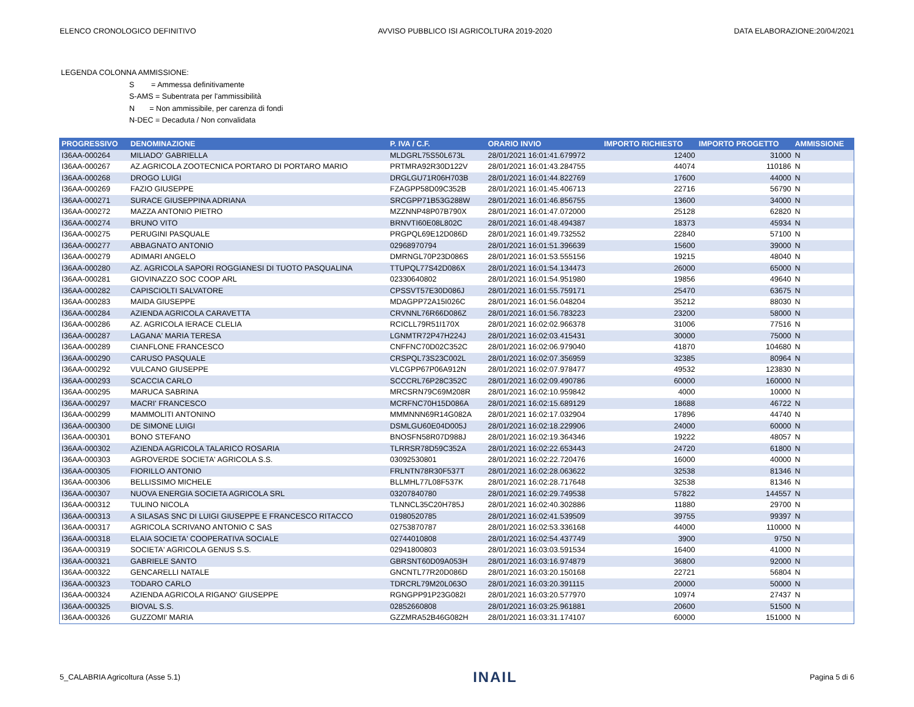ELENCO CRONOLOGICO DEFINITIVO AVVISO PUBBLICO ISI AGRICOLTURA 2019-2020 DATA ELABORAZIONE:20/04/2021
LEGENDA COLONNA AMMISSIONE:
S = Ammessa definitivamente
S-AMS = Subentrata per l'ammissibilità
N = Non ammissibile, per carenza di fondi
N-DEC = Decaduta / Non convalidata
| PROGRESSIVO | DENOMINAZIONE | P. IVA / C.F. | ORARIO INVIO | IMPORTO RICHIESTO | IMPORTO PROGETTO | AMMISSIONE |
| --- | --- | --- | --- | --- | --- | --- |
| I36AA-000264 | MILIADO' GABRIELLA | MLDGRL75S50L673L | 28/01/2021 16:01:41.679972 | 12400 | 31000 | N |
| I36AA-000267 | AZ.AGRICOLA ZOOTECNICA PORTARO DI PORTARO MARIO | PRTMRA92R30D122V | 28/01/2021 16:01:43.284755 | 44074 | 110186 | N |
| I36AA-000268 | DROGO LUIGI | DRGLGU71R06H703B | 28/01/2021 16:01:44.822769 | 17600 | 44000 | N |
| I36AA-000269 | FAZIO GIUSEPPE | FZAGPP58D09C352B | 28/01/2021 16:01:45.406713 | 22716 | 56790 | N |
| I36AA-000271 | SURACE GIUSEPPINA ADRIANA | SRCGPP71B53G288W | 28/01/2021 16:01:46.856755 | 13600 | 34000 | N |
| I36AA-000272 | MAZZA ANTONIO PIETRO | MZZNNP48P07B790X | 28/01/2021 16:01:47.072000 | 25128 | 62820 | N |
| I36AA-000274 | BRUNO VITO | BRNVTI60E08L802C | 28/01/2021 16:01:48.494387 | 18373 | 45934 | N |
| I36AA-000275 | PERUGINI PASQUALE | PRGPQL69E12D086D | 28/01/2021 16:01:49.732552 | 22840 | 57100 | N |
| I36AA-000277 | ABBAGNATO ANTONIO | 02968970794 | 28/01/2021 16:01:51.396639 | 15600 | 39000 | N |
| I36AA-000279 | ADIMARI ANGELO | DMRNGL70P23D086S | 28/01/2021 16:01:53.555156 | 19215 | 48040 | N |
| I36AA-000280 | AZ. AGRICOLA SAPORI ROGGIANESI DI TUOTO PASQUALINA | TTUPQL77S42D086X | 28/01/2021 16:01:54.134473 | 26000 | 65000 | N |
| I36AA-000281 | GIOVINAZZO SOC COOP ARL | 02330640802 | 28/01/2021 16:01:54.951980 | 19856 | 49640 | N |
| I36AA-000282 | CAPISCIOLTI SALVATORE | CPSSVT57E30D086J | 28/01/2021 16:01:55.759171 | 25470 | 63675 | N |
| I36AA-000283 | MAIDA GIUSEPPE | MDAGPP72A15I026C | 28/01/2021 16:01:56.048204 | 35212 | 88030 | N |
| I36AA-000284 | AZIENDA AGRICOLA CARAVETTA | CRVNNL76R66D086Z | 28/01/2021 16:01:56.783223 | 23200 | 58000 | N |
| I36AA-000286 | AZ. AGRICOLA IERACE CLELIA | RCICLL79R51I170X | 28/01/2021 16:02:02.966378 | 31006 | 77516 | N |
| I36AA-000287 | LAGANA' MARIA TERESA | LGNMTR72P47H224J | 28/01/2021 16:02:03.415431 | 30000 | 75000 | N |
| I36AA-000289 | CIANFLONE FRANCESCO | CNFFNC70D02C352C | 28/01/2021 16:02:06.979040 | 41870 | 104680 | N |
| I36AA-000290 | CARUSO PASQUALE | CRSPQL73S23C002L | 28/01/2021 16:02:07.356959 | 32385 | 80964 | N |
| I36AA-000292 | VULCANO GIUSEPPE | VLCGPP67P06A912N | 28/01/2021 16:02:07.978477 | 49532 | 123830 | N |
| I36AA-000293 | SCACCIA CARLO | SCCCRL76P28C352C | 28/01/2021 16:02:09.490786 | 60000 | 160000 | N |
| I36AA-000295 | MARUCA SABRINA | MRCSRN79C69M208R | 28/01/2021 16:02:10.959842 | 4000 | 10000 | N |
| I36AA-000297 | MACRI' FRANCESCO | MCRFNC70H15D086A | 28/01/2021 16:02:15.689129 | 18688 | 46722 | N |
| I36AA-000299 | MAMMOLITI ANTONINO | MMMNNN69R14G082A | 28/01/2021 16:02:17.032904 | 17896 | 44740 | N |
| I36AA-000300 | DE SIMONE LUIGI | DSMLGU60E04D005J | 28/01/2021 16:02:18.229906 | 24000 | 60000 | N |
| I36AA-000301 | BONO STEFANO | BNOSFN58R07D988J | 28/01/2021 16:02:19.364346 | 19222 | 48057 | N |
| I36AA-000302 | AZIENDA AGRICOLA TALARICO ROSARIA | TLRRSR78D59C352A | 28/01/2021 16:02:22.653443 | 24720 | 61800 | N |
| I36AA-000303 | AGROVERDE SOCIETA' AGRICOLA S.S. | 03092530801 | 28/01/2021 16:02:22.720476 | 16000 | 40000 | N |
| I36AA-000305 | FIORILLO ANTONIO | FRLNTN78R30F537T | 28/01/2021 16:02:28.063622 | 32538 | 81346 | N |
| I36AA-000306 | BELLISSIMO MICHELE | BLLMHL77L08F537K | 28/01/2021 16:02:28.717648 | 32538 | 81346 | N |
| I36AA-000307 | NUOVA ENERGIA SOCIETA AGRICOLA SRL | 03207840780 | 28/01/2021 16:02:29.749538 | 57822 | 144557 | N |
| I36AA-000312 | TULINO NICOLA | TLNNCL35C20H785J | 28/01/2021 16:02:40.302886 | 11880 | 29700 | N |
| I36AA-000313 | A SILASAS SNC DI LUIGI GIUSEPPE E FRANCESCO RITACCO | 01980520785 | 28/01/2021 16:02:41.539509 | 39755 | 99397 | N |
| I36AA-000317 | AGRICOLA SCRIVANO ANTONIO C SAS | 02753870787 | 28/01/2021 16:02:53.336168 | 44000 | 110000 | N |
| I36AA-000318 | ELAIA SOCIETA' COOPERATIVA SOCIALE | 02744010808 | 28/01/2021 16:02:54.437749 | 3900 | 9750 | N |
| I36AA-000319 | SOCIETA' AGRICOLA GENUS S.S. | 02941800803 | 28/01/2021 16:03:03.591534 | 16400 | 41000 | N |
| I36AA-000321 | GABRIELE SANTO | GBRSNT60D09A053H | 28/01/2021 16:03:16.974879 | 36800 | 92000 | N |
| I36AA-000322 | GENCARELLI NATALE | GNCNTL77R20D086D | 28/01/2021 16:03:20.150168 | 22721 | 56804 | N |
| I36AA-000323 | TODARO CARLO | TDRCRL79M20L063O | 28/01/2021 16:03:20.391115 | 20000 | 50000 | N |
| I36AA-000324 | AZIENDA AGRICOLA RIGANO' GIUSEPPE | RGNGPP91P23G082I | 28/01/2021 16:03:20.577970 | 10974 | 27437 | N |
| I36AA-000325 | BIOVAL S.S. | 02852660808 | 28/01/2021 16:03:25.961881 | 20600 | 51500 | N |
| I36AA-000326 | GUZZOMI' MARIA | GZZMRA52B46G082H | 28/01/2021 16:03:31.174107 | 60000 | 151000 | N |
5_CALABRIA Agricoltura (Asse 5.1) INAIL Pagina 5 di 6